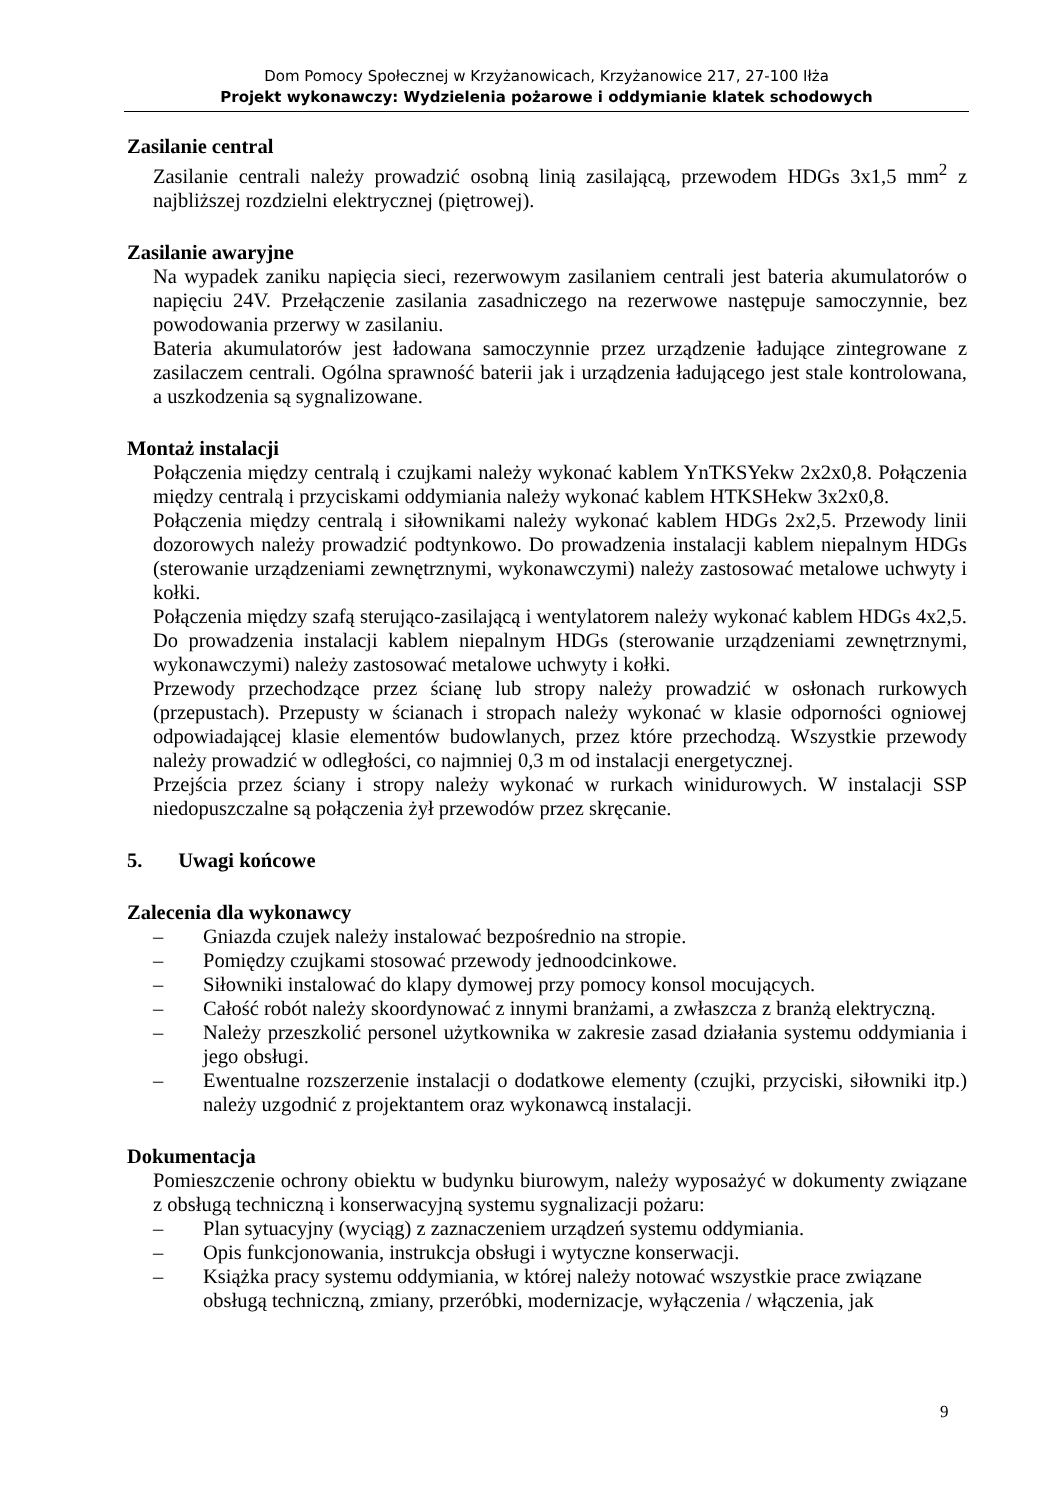Dom Pomocy Społecznej w Krzyżanowicach, Krzyżanowice 217, 27-100 Iłża
Projekt wykonawczy: Wydzielenia pożarowe i oddymianie klatek schodowych
Zasilanie central
Zasilanie centrali należy prowadzić osobną linią zasilającą, przewodem HDGs 3x1,5 mm<sup>2</sup> z najbliższej rozdzielni elektrycznej (piętrowej).
Zasilanie awaryjne
Na wypadek zaniku napięcia sieci, rezerwowym zasilaniem centrali jest bateria akumulatorów o napięciu 24V. Przełączenie zasilania zasadniczego na rezerwowe następuje samoczynnie, bez powodowania przerwy w zasilaniu.
Bateria akumulatorów jest ładowana samoczynnie przez urządzenie ładujące zintegrowane z zasilaczem centrali. Ogólna sprawność baterii jak i urządzenia ładującego jest stale kontrolowana, a uszkodzenia są sygnalizowane.
Montaż instalacji
Połączenia między centralą i czujkami należy wykonać kablem YnTKSYekw 2x2x0,8. Połączenia między centralą i przyciskami oddymiania należy wykonać kablem HTKSHekw 3x2x0,8.
Połączenia między centralą i siłownikami należy wykonać kablem HDGs 2x2,5. Przewody linii dozorowych należy prowadzić podtynkowo. Do prowadzenia instalacji kablem niepalnym HDGs (sterowanie urządzeniami zewnętrznymi, wykonawczymi) należy zastosować metalowe uchwyty i kołki.
Połączenia między szafą sterująco-zasilającą i wentylatorem należy wykonać kablem HDGs 4x2,5. Do prowadzenia instalacji kablem niepalnym HDGs (sterowanie urządzeniami zewnętrznymi, wykonawczymi) należy zastosować metalowe uchwyty i kołki.
Przewody przechodzące przez ścianę lub stropy należy prowadzić w osłonach rurkowych (przepustach). Przepusty w ścianach i stropach należy wykonać w klasie odporności ogniowej odpowiadającej klasie elementów budowlanych, przez które przechodzą. Wszystkie przewody należy prowadzić w odległości, co najmniej 0,3 m od instalacji energetycznej.
Przejścia przez ściany i stropy należy wykonać w rurkach winidurowych. W instalacji SSP niedopuszczalne są połączenia żył przewodów przez skręcanie.
5. Uwagi końcowe
Zalecenia dla wykonawcy
– Gniazda czujek należy instalować bezpośrednio na stropie.
– Pomiędzy czujkami stosować przewody jednoodcinkowe.
– Siłowniki instalować do klapy dymowej przy pomocy konsol mocujących.
– Całość robót należy skoordynować z innymi branżami, a zwłaszcza z branżą elektryczną.
– Należy przeszkolić personel użytkownika w zakresie zasad działania systemu oddymiania i jego obsługi.
– Ewentualne rozszerzenie instalacji o dodatkowe elementy (czujki, przyciski, siłowniki itp.) należy uzgodnić z projektantem oraz wykonawcą instalacji.
Dokumentacja
Pomieszczenie ochrony obiektu w budynku biurowym, należy wyposażyć w dokumenty związane z obsługą techniczną i konserwacyjną systemu sygnalizacji pożaru:
– Plan sytuacyjny (wyciąg) z zaznaczeniem urządzeń systemu oddymiania.
– Opis funkcjonowania, instrukcja obsługi i wytyczne konserwacji.
– Książka pracy systemu oddymiania, w której należy notować wszystkie prace związane obsługą techniczną, zmiany, przeróbki, modernizacje, wyłączenia / włączenia, jak
9